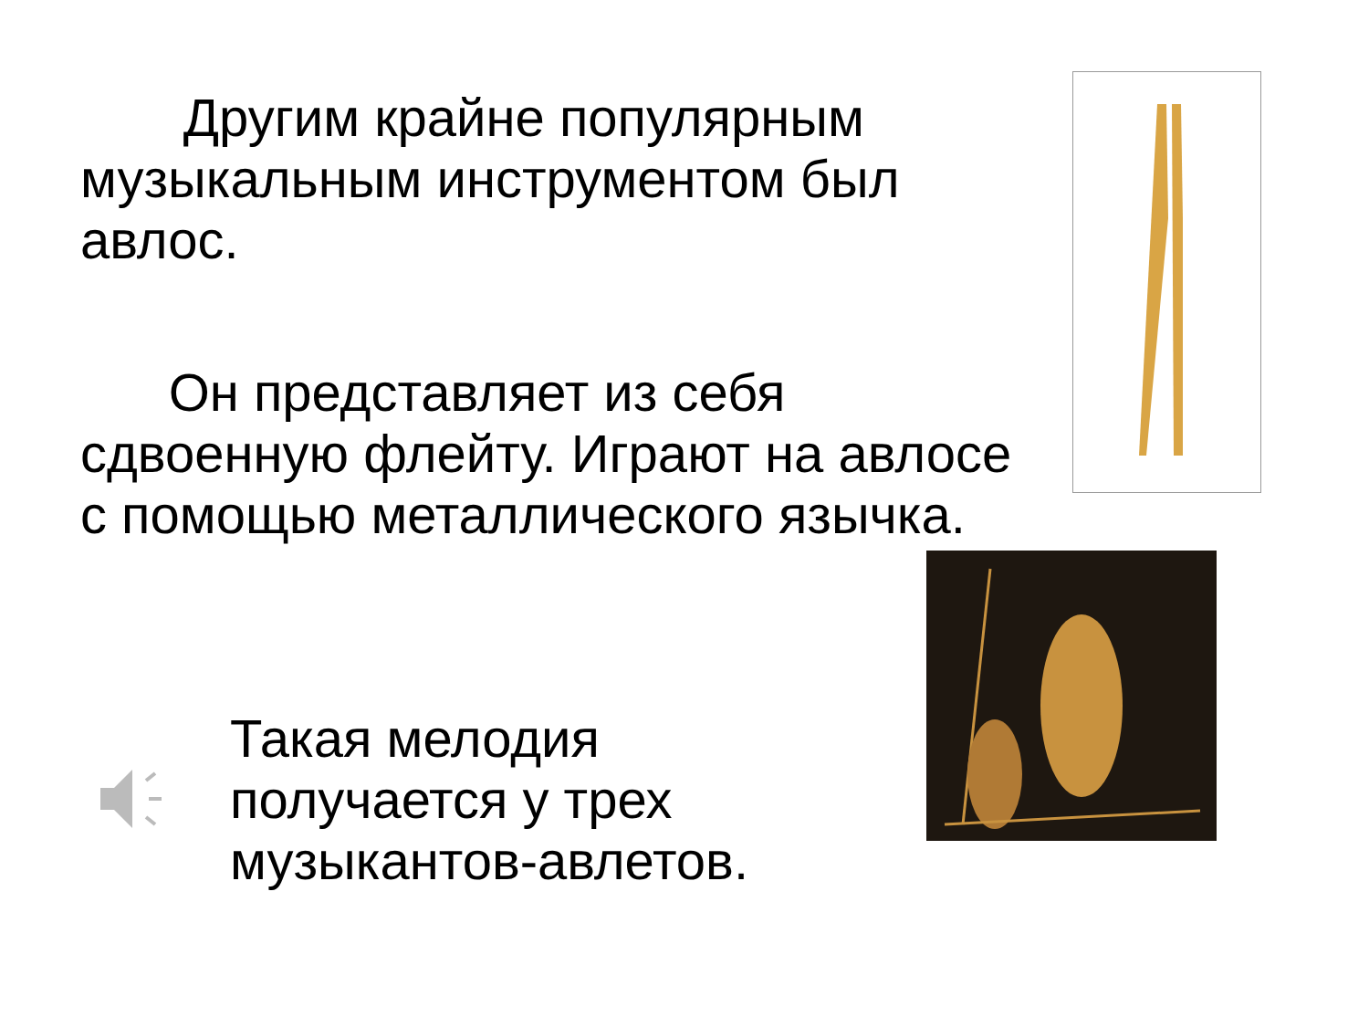Другим крайне популярным музыкальным инструментом был авлос.
Он представляет из себя сдвоенную флейту. Играют на авлосе с помощью металлического язычка.
Такая мелодия получается у трех музыкантов-авлетов.